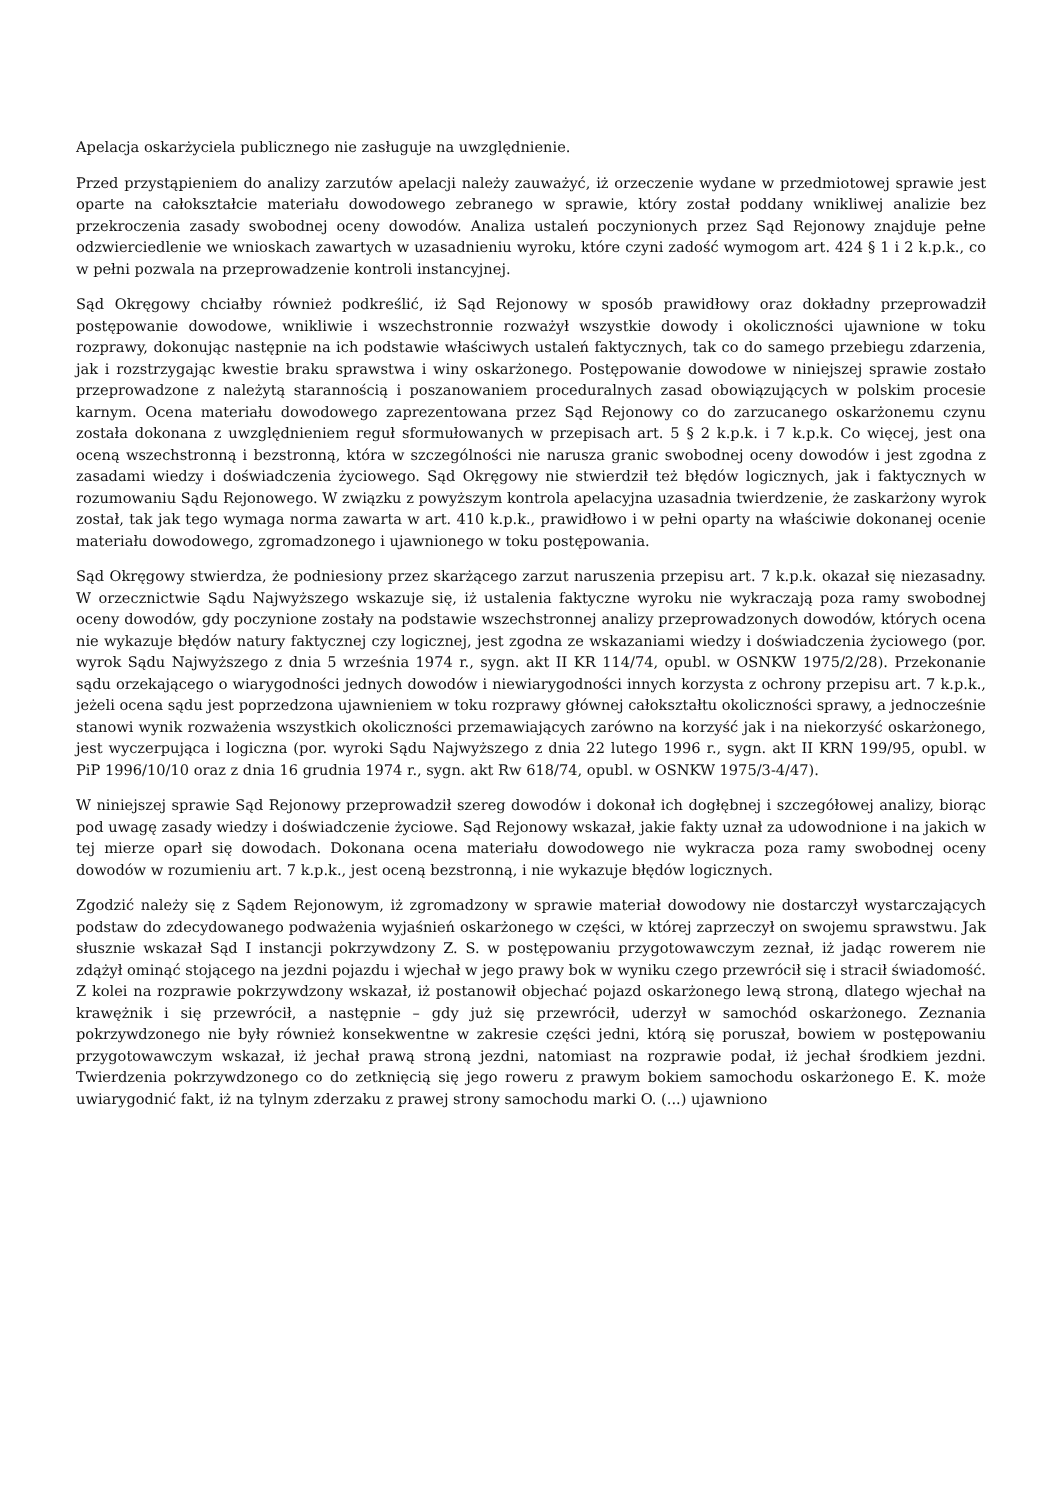Apelacja oskarżyciela publicznego nie zasługuje na uwzględnienie.
Przed przystąpieniem do analizy zarzutów apelacji należy zauważyć, iż orzeczenie wydane w przedmiotowej sprawie jest oparte na całokształcie materiału dowodowego zebranego w sprawie, który został poddany wnikliwej analizie bez przekroczenia zasady swobodnej oceny dowodów. Analiza ustaleń poczynionych przez Sąd Rejonowy znajduje pełne odzwierciedlenie we wnioskach zawartych w uzasadnieniu wyroku, które czyni zadość wymogom art. 424 § 1 i 2 k.p.k., co w pełni pozwala na przeprowadzenie kontroli instancyjnej.
Sąd Okręgowy chciałby również podkreślić, iż Sąd Rejonowy w sposób prawidłowy oraz dokładny przeprowadził postępowanie dowodowe, wnikliwie i wszechstronnie rozważył wszystkie dowody i okoliczności ujawnione w toku rozprawy, dokonując następnie na ich podstawie właściwych ustaleń faktycznych, tak co do samego przebiegu zdarzenia, jak i rozstrzygając kwestie braku sprawstwa i winy oskarżonego. Postępowanie dowodowe w niniejszej sprawie zostało przeprowadzone z należytą starannością i poszanowaniem proceduralnych zasad obowiązujących w polskim procesie karnym. Ocena materiału dowodowego zaprezentowana przez Sąd Rejonowy co do zarzucanego oskarżonemu czynu została dokonana z uwzględnieniem reguł sformułowanych w przepisach art. 5 § 2 k.p.k. i 7 k.p.k. Co więcej, jest ona oceną wszechstronną i bezstronną, która w szczególności nie narusza granic swobodnej oceny dowodów i jest zgodna z zasadami wiedzy i doświadczenia życiowego. Sąd Okręgowy nie stwierdził też błędów logicznych, jak i faktycznych w rozumowaniu Sądu Rejonowego. W związku z powyższym kontrola apelacyjna uzasadnia twierdzenie, że zaskarżony wyrok został, tak jak tego wymaga norma zawarta w art. 410 k.p.k., prawidłowo i w pełni oparty na właściwie dokonanej ocenie materiału dowodowego, zgromadzonego i ujawnionego w toku postępowania.
Sąd Okręgowy stwierdza, że podniesiony przez skarżącego zarzut naruszenia przepisu art. 7 k.p.k. okazał się niezasadny. W orzecznictwie Sądu Najwyższego wskazuje się, iż ustalenia faktyczne wyroku nie wykraczają poza ramy swobodnej oceny dowodów, gdy poczynione zostały na podstawie wszechstronnej analizy przeprowadzonych dowodów, których ocena nie wykazuje błędów natury faktycznej czy logicznej, jest zgodna ze wskazaniami wiedzy i doświadczenia życiowego (por. wyrok Sądu Najwyższego z dnia 5 września 1974 r., sygn. akt II KR 114/74, opubl. w OSNKW 1975/2/28). Przekonanie sądu orzekającego o wiarygodności jednych dowodów i niewiarygodności innych korzysta z ochrony przepisu art. 7 k.p.k., jeżeli ocena sądu jest poprzedzona ujawnieniem w toku rozprawy głównej całokształtu okoliczności sprawy, a jednocześnie stanowi wynik rozważenia wszystkich okoliczności przemawiających zarówno na korzyść jak i na niekorzyść oskarżonego, jest wyczerpująca i logiczna (por. wyroki Sądu Najwyższego z dnia 22 lutego 1996 r., sygn. akt II KRN 199/95, opubl. w PiP 1996/10/10 oraz z dnia 16 grudnia 1974 r., sygn. akt Rw 618/74, opubl. w OSNKW 1975/3-4/47).
W niniejszej sprawie Sąd Rejonowy przeprowadził szereg dowodów i dokonał ich dogłębnej i szczegółowej analizy, biorąc pod uwagę zasady wiedzy i doświadczenie życiowe. Sąd Rejonowy wskazał, jakie fakty uznał za udowodnione i na jakich w tej mierze oparł się dowodach. Dokonana ocena materiału dowodowego nie wykracza poza ramy swobodnej oceny dowodów w rozumieniu art. 7 k.p.k., jest oceną bezstronną, i nie wykazuje błędów logicznych.
Zgodzić należy się z Sądem Rejonowym, iż zgromadzony w sprawie materiał dowodowy nie dostarczył wystarczających podstaw do zdecydowanego podważenia wyjaśnień oskarżonego w części, w której zaprzeczył on swojemu sprawstwu. Jak słusznie wskazał Sąd I instancji pokrzywdzony Z. S. w postępowaniu przygotowawczym zeznał, iż jadąc rowerem nie zdążył ominąć stojącego na jezdni pojazdu i wjechał w jego prawy bok w wyniku czego przewrócił się i stracił świadomość. Z kolei na rozprawie pokrzywdzony wskazał, iż postanowił objechać pojazd oskarżonego lewą stroną, dlatego wjechał na krawężnik i się przewrócił, a następnie – gdy już się przewrócił, uderzył w samochód oskarżonego. Zeznania pokrzywdzonego nie były również konsekwentne w zakresie części jedni, którą się poruszał, bowiem w postępowaniu przygotowawczym wskazał, iż jechał prawą stroną jezdni, natomiast na rozprawie podał, iż jechał środkiem jezdni. Twierdzenia pokrzywdzonego co do zetknięcią się jego roweru z prawym bokiem samochodu oskarżonego E. K. może uwiarygodnić fakt, iż na tylnym zderzaku z prawej strony samochodu marki O. (...) ujawniono